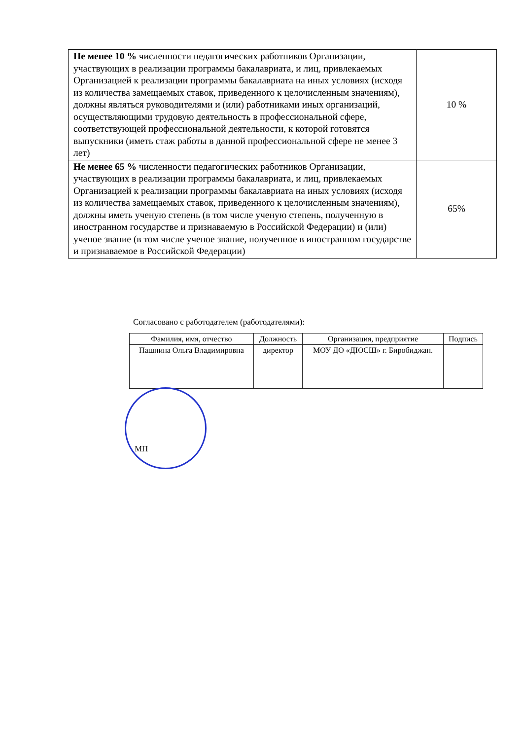| Не менее 10 % численности педагогических работников Организации, участвующих в реализации программы бакалавриата, и лиц, привлекаемых Организацией к реализации программы бакалавриата на иных условиях (исходя из количества замещаемых ставок, приведенного к целочисленным значениям), должны являться руководителями и (или) работниками иных организаций, осуществляющими трудовую деятельность в профессиональной сфере, соответствующей профессиональной деятельности, к которой готовятся выпускники (иметь стаж работы в данной профессиональной сфере не менее 3 лет) | 10 % |
| Не менее 65 % численности педагогических работников Организации, участвующих в реализации программы бакалавриата, и лиц, привлекаемых Организацией к реализации программы бакалавриата на иных условиях (исходя из количества замещаемых ставок, приведенного к целочисленным значениям), должны иметь ученую степень (в том числе ученую степень, полученную в иностранном государстве и признаваемую в Российской Федерации) и (или) ученое звание (в том числе ученое звание, полученное в иностранном государстве и признаваемое в Российской Федерации) | 65% |
Согласовано с работодателем (работодателями):
| Фамилия, имя, отчество | Должность | Организация, предприятие | Подпись |
| --- | --- | --- | --- |
| Пашнина Ольга Владимировна | директор | МОУ ДО «ДЮСШ» г. Биробиджан. | |
МП